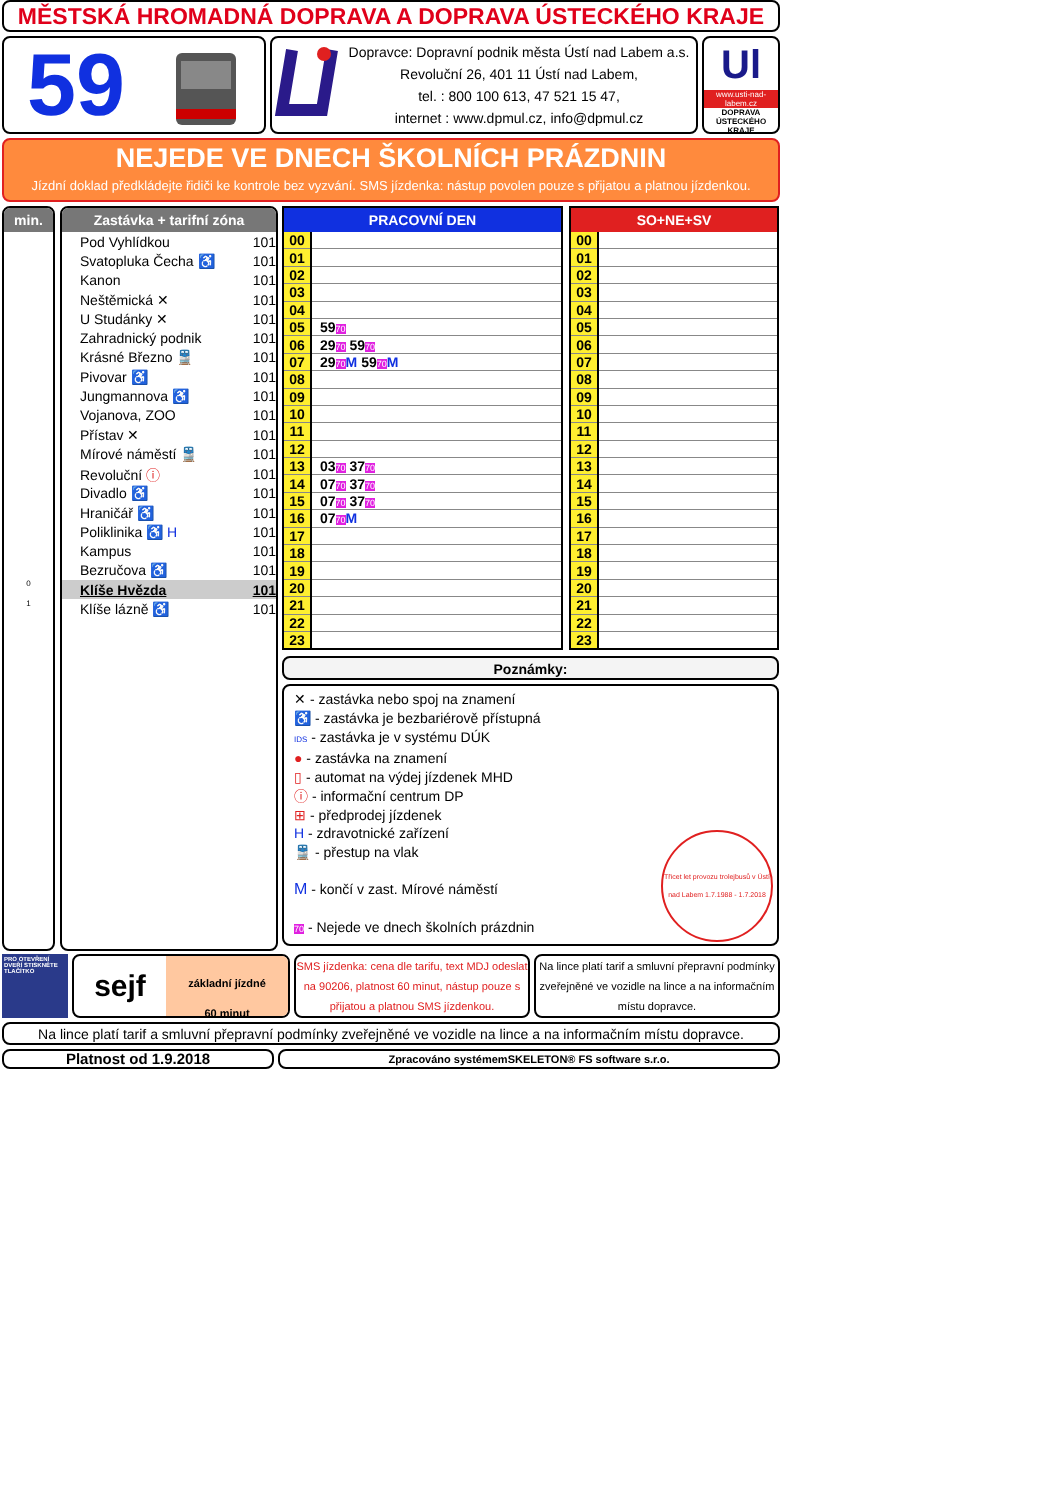MĚSTSKÁ HROMADNÁ DOPRAVA A DOPRAVA ÚSTECKÉHO KRAJE
59
Dopravce: Dopravní podnik města Ústí nad Labem a.s.
Revoluční 26, 401 11 Ústí nad Labem,
tel. : 800 100 613, 47 521 15 47,
internet : www.dpmul.cz, info@dpmul.cz
Ul
www.usti-nad-labem.cz
DOPRAVA ÚSTECKÉHO KRAJE
NEJEDE VE DNECH ŠKOLNÍCH PRÁZDNIN
Jízdní doklad předkládejte řidiči ke kontrole bez vyzvání. SMS jízdenka: nástup povolen pouze s přijatou a platnou jízdenkou.
min.
0
1
Zastávka + tarifní zóna
| Pod Vyhlídkou | 101 |
| Svatopluka Čecha ♿ | 101 |
| Kanon | 101 |
| Neštěmická ✕ | 101 |
| U Studánky ✕ | 101 |
| Zahradnický podnik | 101 |
| Krásné Březno 🚆 | 101 |
| Pivovar ♿ | 101 |
| Jungmannova ♿ | 101 |
| Vojanova, ZOO | 101 |
| Přístav ✕ | 101 |
| Mírové náměstí 🚆 | 101 |
| Revoluční ⓘ | 101 |
| Divadlo ♿ | 101 |
| Hraničář ♿ | 101 |
| Poliklinika ♿ H | 101 |
| Kampus | 101 |
| Bezručova ♿ | 101 |
| Klíše Hvězda | 101 |
| Klíše lázně ♿ | 101 |
| PRACOVNÍ DEN | |
| --- | --- |
| 00 | |
| 01 | |
| 02 | |
| 03 | |
| 04 | |
| 05 | 59 70 |
| 06 | 29 70 59 70 |
| 07 | 29 70 M 59 70 M |
| 08 | |
| 09 | |
| 10 | |
| 11 | |
| 12 | |
| 13 | 03 70 37 70 |
| 14 | 07 70 37 70 |
| 15 | 07 70 37 70 |
| 16 | 07 70 M |
| 17 | |
| 18 | |
| 19 | |
| 20 | |
| 21 | |
| 22 | |
| 23 | |
| SO+NE+SV | |
| --- | --- |
| 00 | |
| 01 | |
| 02 | |
| 03 | |
| 04 | |
| 05 | |
| 06 | |
| 07 | |
| 08 | |
| 09 | |
| 10 | |
| 11 | |
| 12 | |
| 13 | |
| 14 | |
| 15 | |
| 16 | |
| 17 | |
| 18 | |
| 19 | |
| 20 | |
| 21 | |
| 22 | |
| 23 | |
Poznámky:
✕ - zastávka nebo spoj na znamení
♿ - zastávka je bezbariérově přístupná
IDS - zastávka je v systému DÚK
● - zastávka na znamení
▯ - automat na výdej jízdenek MHD
ⓘ - informační centrum DP
⊞ - předprodej jízdenek
H - zdravotnické zařízení
🚆 - přestup na vlak
M - končí v zast. Mírové náměstí
70 - Nejede ve dnech školních prázdnin
Třicet let provozu trolejbusů v Ústí nad Labem 1.7.1988 - 1.7.2018
PRO OTEVŘENÍ DVEŘÍ STISKNĚTE TLAČÍTKO
sejf
základní jízdné
60 minut
SMS jízdenka: cena dle tarifu, text MDJ odeslat na 90206, platnost 60 minut, nástup pouze s přijatou a platnou SMS jízdenkou.
Na lince platí tarif a smluvní přepravní podmínky zveřejněné ve vozidle na lince a na informačním místu dopravce.
Na lince platí tarif a smluvní přepravní podmínky zveřejněné ve vozidle na lince a na informačním místu dopravce.
Platnost od 1.9.2018
Zpracováno systémemSKELETON® FS software s.r.o.